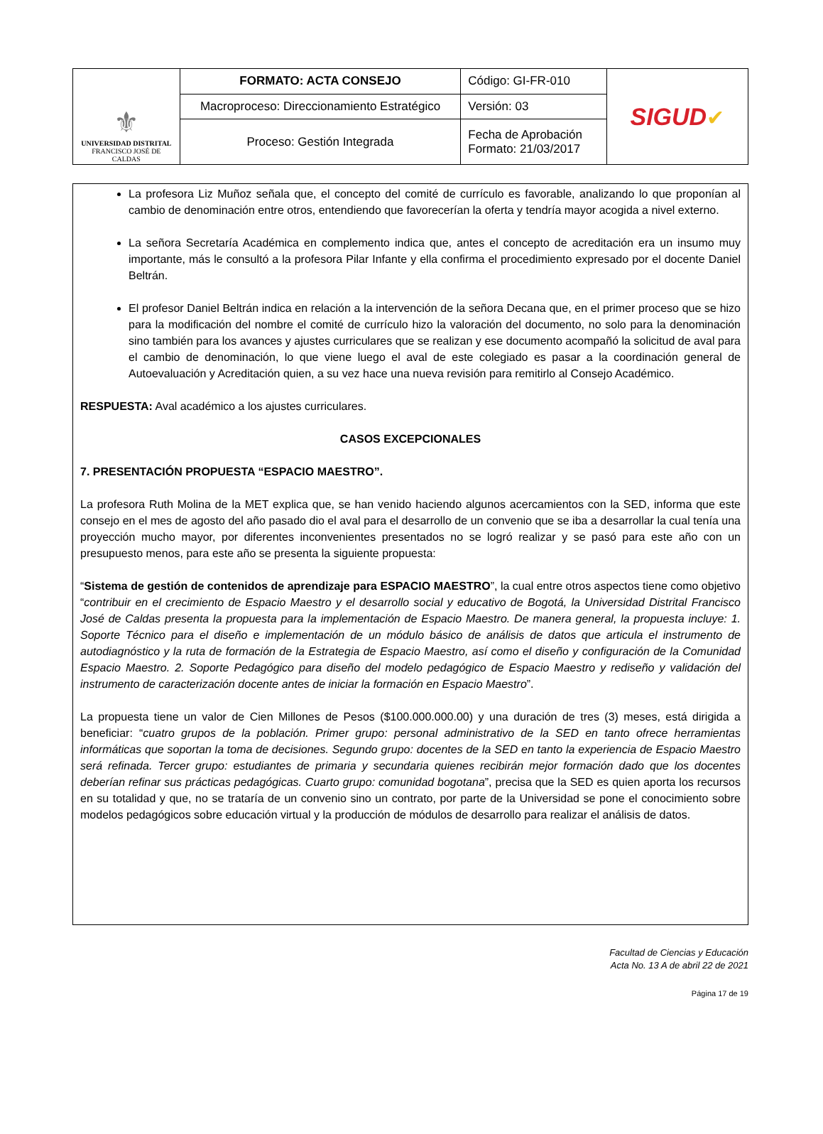| ⚜ UNIVERSIDAD DISTRITAL FRANCISCO JOSÉ DE CALDAS | FORMATO: ACTA CONSEJO | Código: GI-FR-010 | SIGUD ✔ |
| | Macroproceso: Direccionamiento Estratégico | Versión: 03 | |
| | Proceso: Gestión Integrada | Fecha de Aprobación Formato: 21/03/2017 | |
La profesora Liz Muñoz señala que, el concepto del comité de currículo es favorable, analizando lo que proponían al cambio de denominación entre otros, entendiendo que favorecerían la oferta y tendría mayor acogida a nivel externo.
La señora Secretaría Académica en complemento indica que, antes el concepto de acreditación era un insumo muy importante, más le consultó a la profesora Pilar Infante y ella confirma el procedimiento expresado por el docente Daniel Beltrán.
El profesor Daniel Beltrán indica en relación a la intervención de la señora Decana que, en el primer proceso que se hizo para la modificación del nombre el comité de currículo hizo la valoración del documento, no solo para la denominación sino también para los avances y ajustes curriculares que se realizan y ese documento acompañó la solicitud de aval para el cambio de denominación, lo que viene luego el aval de este colegiado es pasar a la coordinación general de Autoevaluación y Acreditación quien, a su vez hace una nueva revisión para remitirlo al Consejo Académico.
RESPUESTA: Aval académico a los ajustes curriculares.
CASOS EXCEPCIONALES
7. PRESENTACIÓN PROPUESTA “ESPACIO MAESTRO”.
La profesora Ruth Molina de la MET explica que, se han venido haciendo algunos acercamientos con la SED, informa que este consejo en el mes de agosto del año pasado dio el aval para el desarrollo de un convenio que se iba a desarrollar la cual tenía una proyección mucho mayor, por diferentes inconvenientes presentados no se logró realizar y se pasó para este año con un presupuesto menos, para este año se presenta la siguiente propuesta:
“Sistema de gestión de contenidos de aprendizaje para ESPACIO MAESTRO”, la cual entre otros aspectos tiene como objetivo “contribuir en el crecimiento de Espacio Maestro y el desarrollo social y educativo de Bogotá, la Universidad Distrital Francisco José de Caldas presenta la propuesta para la implementación de Espacio Maestro. De manera general, la propuesta incluye: 1. Soporte Técnico para el diseño e implementación de un módulo básico de análisis de datos que articula el instrumento de autodiagnóstico y la ruta de formación de la Estrategia de Espacio Maestro, así como el diseño y configuración de la Comunidad Espacio Maestro. 2. Soporte Pedagógico para diseño del modelo pedagógico de Espacio Maestro y rediseño y validación del instrumento de caracterización docente antes de iniciar la formación en Espacio Maestro”.
La propuesta tiene un valor de Cien Millones de Pesos ($100.000.000.00) y una duración de tres (3) meses, está dirigida a beneficiar: “cuatro grupos de la población. Primer grupo: personal administrativo de la SED en tanto ofrece herramientas informáticas que soportan la toma de decisiones. Segundo grupo: docentes de la SED en tanto la experiencia de Espacio Maestro será refinada. Tercer grupo: estudiantes de primaria y secundaria quienes recibirán mejor formación dado que los docentes deberían refinar sus prácticas pedagógicas. Cuarto grupo: comunidad bogotana”, precisa que la SED es quien aporta los recursos en su totalidad y que, no se trataría de un convenio sino un contrato, por parte de la Universidad se pone el conocimiento sobre modelos pedagógicos sobre educación virtual y la producción de módulos de desarrollo para realizar el análisis de datos.
Facultad de Ciencias y Educación
Acta No. 13 A de abril 22 de 2021
Página 17 de 19